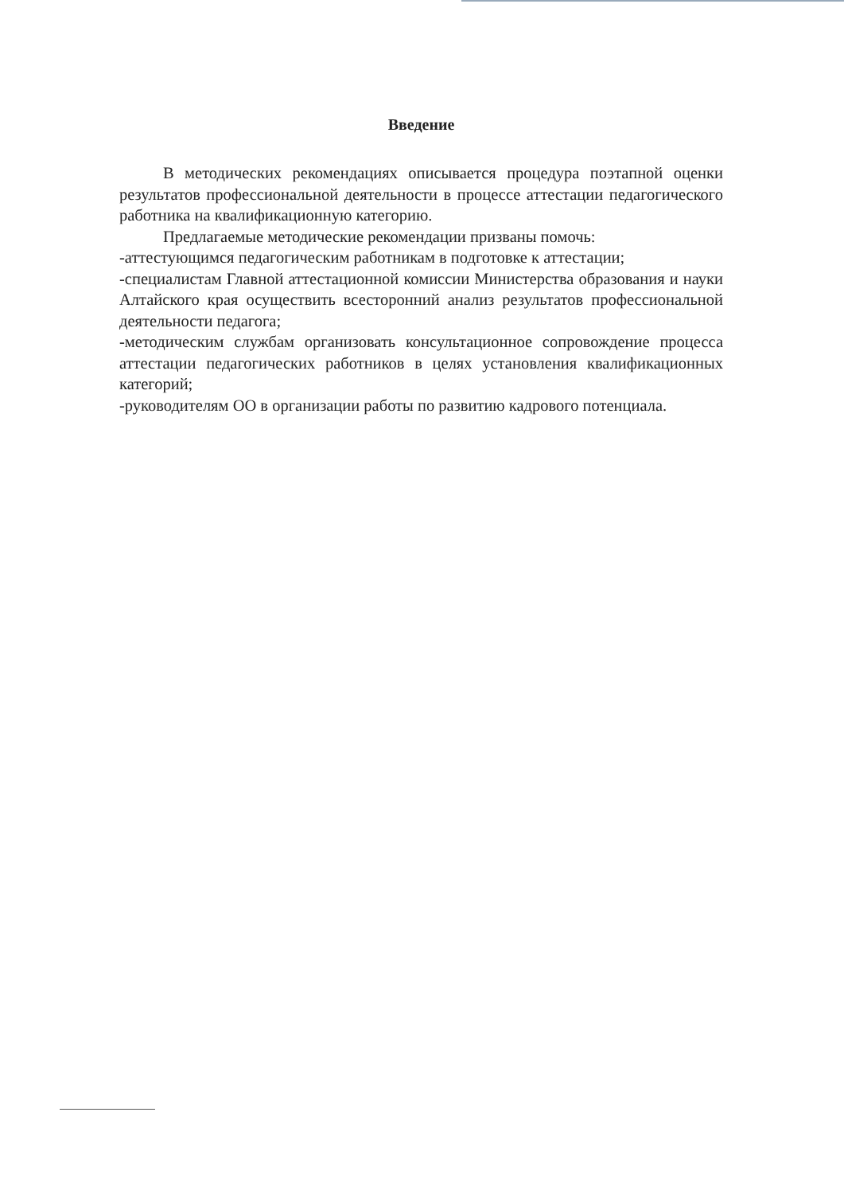Введение
В методических рекомендациях описывается процедура поэтапной оценки результатов профессиональной деятельности в процессе аттестации педагогического работника на квалификационную категорию.
Предлагаемые методические рекомендации призваны помочь:
-аттестующимся педагогическим работникам в подготовке к аттестации;
-специалистам Главной аттестационной комиссии Министерства образования и науки Алтайского края осуществить всесторонний анализ результатов профессиональной деятельности педагога;
-методическим службам организовать консультационное сопровождение процесса аттестации педагогических работников в целях установления квалификационных категорий;
-руководителям ОО в организации работы по развитию кадрового потенциала.